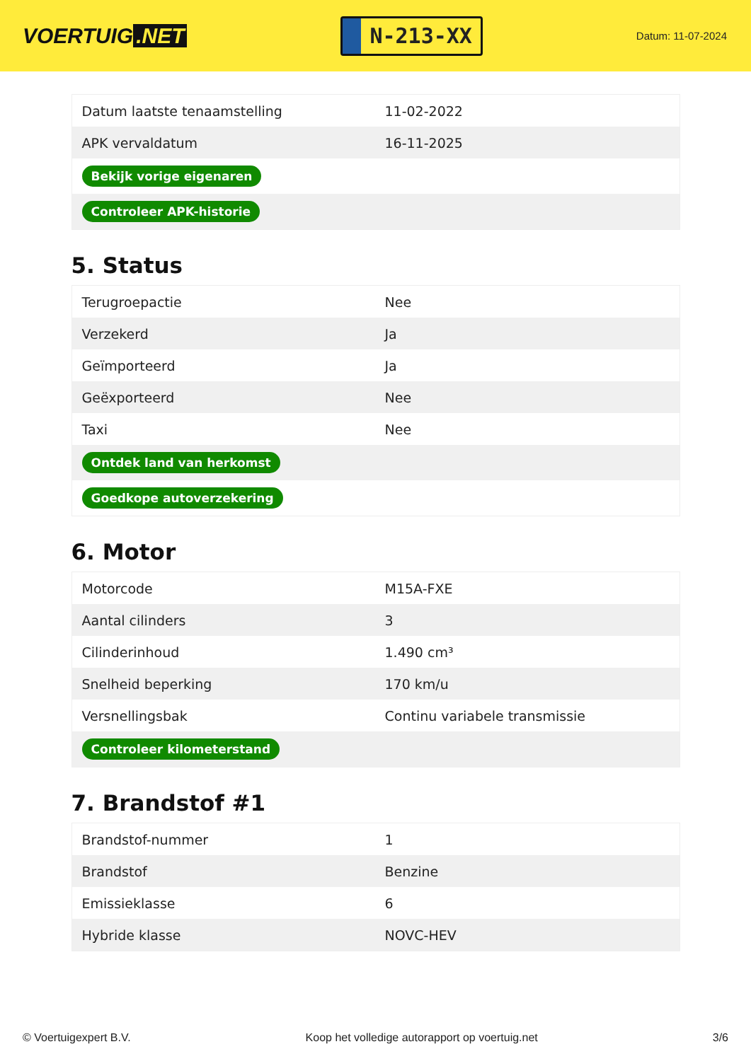VOERTUIG.NET
N-213-XX
Datum: 11-07-2024
| Datum laatste tenaamstelling | 11-02-2022 |
| APK vervaldatum | 16-11-2025 |
| Bekijk vorige eigenaren | |
| Controleer APK-historie | |
5. Status
| Terugroepactie | Nee |
| Verzekerd | Ja |
| Geïmporteerd | Ja |
| Geëxporteerd | Nee |
| Taxi | Nee |
| Ontdek land van herkomst | |
| Goedkope autoverzekering | |
6. Motor
| Motorcode | M15A-FXE |
| Aantal cilinders | 3 |
| Cilinderinhoud | 1.490 cm³ |
| Snelheid beperking | 170 km/u |
| Versnellingsbak | Continu variabele transmissie |
| Controleer kilometerstand | |
7. Brandstof #1
| Brandstof-nummer | 1 |
| Brandstof | Benzine |
| Emissieklasse | 6 |
| Hybride klasse | NOVC-HEV |
© Voertuigexpert B.V. Koop het volledige autorapport op voertuig.net 3/6